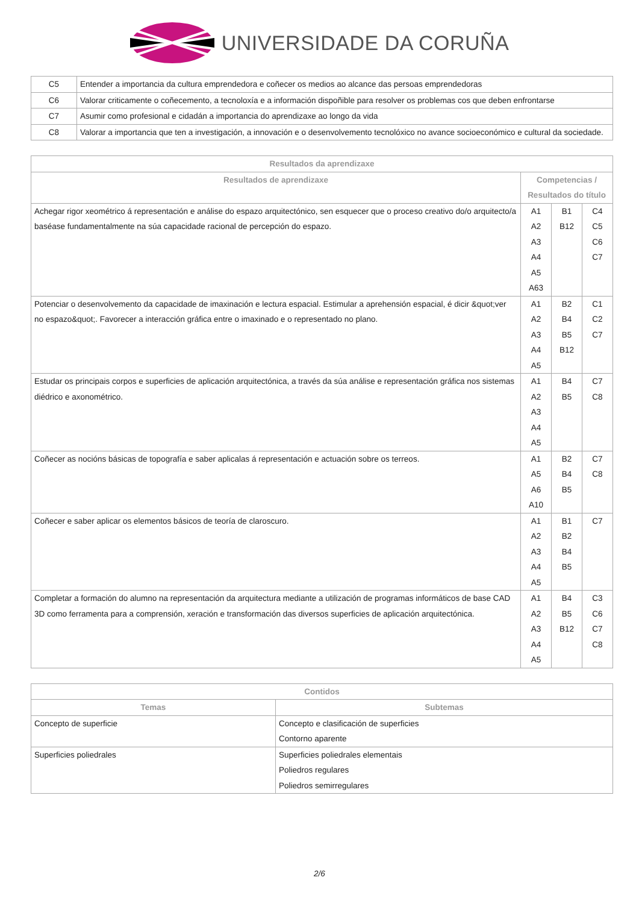UNIVERSIDADE DA CORUÑA
| C5 | Entender a importancia da cultura emprendedora e coñecer os medios ao alcance das persoas emprendedoras |
| C6 | Valorar criticamente o coñecemento, a tecnoloxía e a información dispoñible para resolver os problemas cos que deben enfrontarse |
| C7 | Asumir como profesional e cidadán a importancia do aprendizaxe ao longo da vida |
| C8 | Valorar a importancia que ten a investigación, a innovación e o desenvolvemento tecnolóxico no avance socioeconómico e cultural da sociedade. |
| Resultados da aprendizaxe | | | |
| --- | --- | --- | --- |
| Resultados de aprendizaxe | Competencias / Resultados do título | | |
| Achegar rigor xeométrico á representación e análise do espazo arquitectónico, sen esquecer que o proceso creativo do/o arquitecto/a baséase fundamentalmente na súa capacidade racional de percepción do espazo. | A1 A2 A3 A4 A5 A63 | B1 B12 | C4 C5 C6 C7 |
| Potenciar o desenvolvemento da capacidade de imaxinación e lectura espacial. Estimular a aprehensión espacial, é dicir &quot;ver no espazo&quot;. Favorecer a interacción gráfica entre o imaxinado e o representado no plano. | A1 A2 A3 A4 A5 | B2 B4 B5 B12 | C1 C2 C7 |
| Estudar os principais corpos e superficies de aplicación arquitectónica, a través da súa análise e representación gráfica nos sistemas diédrico e axonométrico. | A1 A2 A3 A4 A5 | B4 B5 | C7 C8 |
| Coñecer as nocións básicas de topografía e saber aplicalas á representación e actuación sobre os terreos. | A1 A5 A6 A10 | B2 B4 B5 | C7 C8 |
| Coñecer e saber aplicar os elementos básicos de teoría de claroscuro. | A1 A2 A3 A4 A5 | B1 B2 B4 B5 | C7 |
| Completar a formación do alumno na representación da arquitectura mediante a utilización de programas informáticos de base CAD 3D como ferramenta para a comprensión, xeración e transformación das diversos superficies de aplicación arquitectónica. | A1 A2 A3 A4 A5 | B4 B5 B12 | C3 C6 C7 C8 |
| Contidos | |
| --- | --- |
| Temas | Subtemas |
| Concepto de superficie | Concepto e clasificación de superficies Contorno aparente |
| Superficies poliedrales | Superficies poliedrales elementais Poliedros regulares Poliedros semirregulares |
2/6